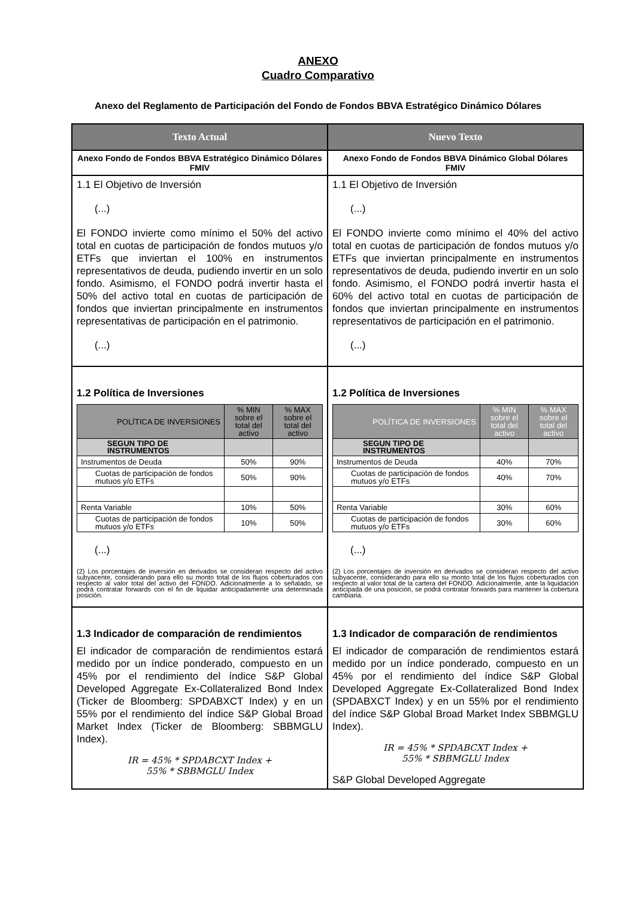ANEXO
Cuadro Comparativo
Anexo del Reglamento de Participación del Fondo de Fondos BBVA Estratégico Dinámico Dólares
| Texto Actual | Nuevo Texto |
| --- | --- |
| Anexo Fondo de Fondos BBVA Estratégico Dinámico Dólares FMIV | Anexo Fondo de Fondos BBVA Dinámico Global Dólares FMIV |
| 1.1 El Objetivo de Inversión (...) El FONDO invierte como mínimo el 50% del activo total en cuotas de participación de fondos mutuos y/o ETFs que inviertan el 100% en instrumentos representativos de deuda, pudiendo invertir en un solo fondo. Asimismo, el FONDO podrá invertir hasta el 50% del activo total en cuotas de participación de fondos que inviertan principalmente en instrumentos representativas de participación en el patrimonio. (...) | 1.1 El Objetivo de Inversión (...) El FONDO invierte como mínimo el 40% del activo total en cuotas de participación de fondos mutuos y/o ETFs que inviertan principalmente en instrumentos representativos de deuda, pudiendo invertir en un solo fondo. Asimismo, el FONDO podrá invertir hasta el 60% del activo total en cuotas de participación de fondos que inviertan principalmente en instrumentos representativos de participación en el patrimonio. (...) |
| 1.2 Política de Inversiones / POLÍTICA DE INVERSIONES / % MIN sobre el total del activo / % MAX sobre el total del activo / / SEGUN TIPO DE INSTRUMENTOS / / / / Instrumentos de Deuda / 50% / 90% / / Cuotas de participación de fondos mutuos y/o ETFs / 50% / 90% / / Renta Variable / 10% / 50% / / Cuotas de participación de fondos mutuos y/o ETFs / 10% / 50% / (...) (2) Los porcentajes de inversión en derivados se consideran respecto del activo subyacente, considerando para ello su monto total de los flujos coberturados con respecto al valor total del activo del FONDO. Adicionalmente a lo señalado, se podrá contratar forwards con el fin de liquidar anticipadamente una determinada posición. | 1.2 Política de Inversiones / POLÍTICA DE INVERSIONES / % MIN sobre el total del activo / % MAX sobre el total del activo / / SEGUN TIPO DE INSTRUMENTOS / / / / Instrumentos de Deuda / 40% / 70% / / Cuotas de participación de fondos mutuos y/o ETFs / 40% / 70% / / Renta Variable / 30% / 60% / / Cuotas de participación de fondos mutuos y/o ETFs / 30% / 60% / (...) (2) Los porcentajes de inversión en derivados se consideran respecto del activo subyacente, considerando para ello su monto total de los flujos coberturados con respecto al valor total de la cartera del FONDO. Adicionalmente, ante la liquidación anticipada de una posición, se podrá contratar forwards para mantener la cobertura cambiaria. |
| 1.3 Indicador de comparación de rendimientos El indicador de comparación de rendimientos estará medido por un índice ponderado, compuesto en un 45% por el rendimiento del índice S&P Global Developed Aggregate Ex-Collateralized Bond Index (Ticker de Bloomberg: SPDABXCT Index) y en un 55% por el rendimiento del índice S&P Global Broad Market Index (Ticker de Bloomberg: SBBMGLU Index). IR = 45% * SPDABCXT Index + 55% * SBBMGLU Index | 1.3 Indicador de comparación de rendimientos El indicador de comparación de rendimientos estará medido por un índice ponderado, compuesto en un 45% por el rendimiento del índice S&P Global Developed Aggregate Ex-Collateralized Bond Index (SPDABXCT Index) y en un 55% por el rendimiento del índice S&P Global Broad Market Index SBBMGLU Index). IR = 45% * SPDABCXT Index + 55% * SBBMGLU Index S&P Global Developed Aggregate |